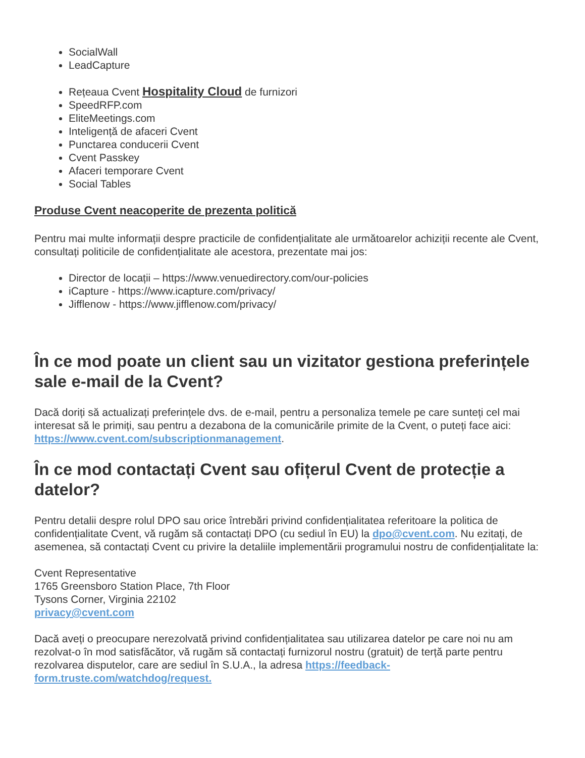SocialWall
LeadCapture
Rețeaua Cvent Hospitality Cloud de furnizori
SpeedRFP.com
EliteMeetings.com
Inteligență de afaceri Cvent
Punctarea conducerii Cvent
Cvent Passkey
Afaceri temporare Cvent
Social Tables
Produse Cvent neacoperite de prezenta politică
Pentru mai multe informații despre practicile de confidențialitate ale următoarelor achiziții recente ale Cvent, consultați politicile de confidențialitate ale acestora, prezentate mai jos:
Director de locații – https://www.venuedirectory.com/our-policies
iCapture - https://www.icapture.com/privacy/
Jifflenow - https://www.jifflenow.com/privacy/
În ce mod poate un client sau un vizitator gestiona preferințele sale e-mail de la Cvent?
Dacă doriți să actualizați preferințele dvs. de e-mail, pentru a personaliza temele pe care sunteți cel mai interesat să le primiți, sau pentru a dezabona de la comunicările primite de la Cvent, o puteți face aici: https://www.cvent.com/subscriptionmanagement.
În ce mod contactați Cvent sau ofițerul Cvent de protecție a datelor?
Pentru detalii despre rolul DPO sau orice întrebări privind confidențialitatea referitoare la politica de confidențialitate Cvent, vă rugăm să contactați DPO (cu sediul în EU) la dpo@cvent.com. Nu ezitați, de asemenea, să contactați Cvent cu privire la detaliile implementării programului nostru de confidențialitate la:
Cvent Representative
1765 Greensboro Station Place, 7th Floor
Tysons Corner, Virginia 22102
privacy@cvent.com
Dacă aveți o preocupare nerezolvată privind confidențialitatea sau utilizarea datelor pe care noi nu am rezolvat-o în mod satisfăcător, vă rugăm să contactați furnizorul nostru (gratuit) de terță parte pentru rezolvarea disputelor, care are sediul în S.U.A., la adresa https://feedback-form.truste.com/watchdog/request.